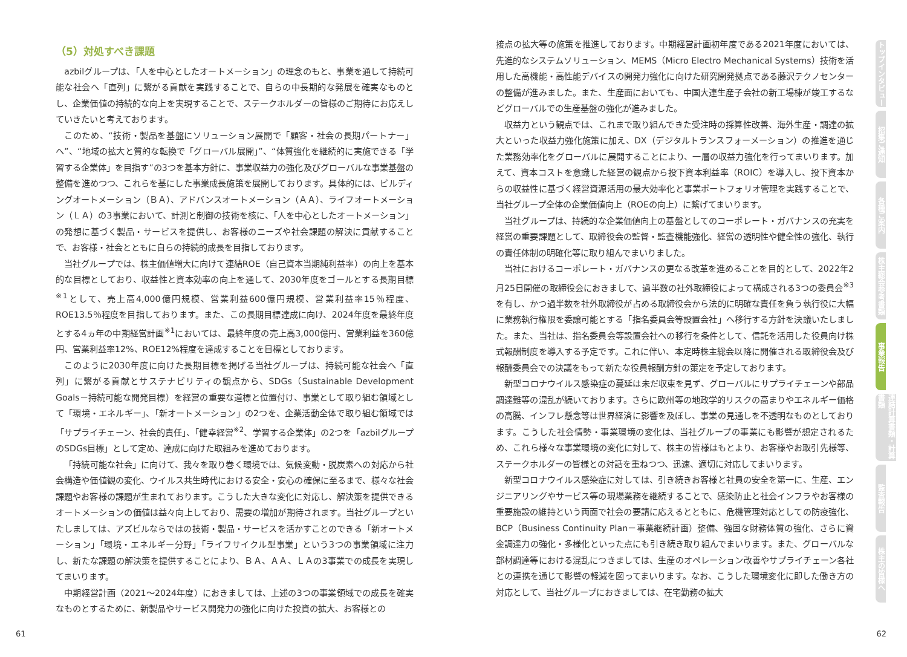（5）対処すべき課題
azbilグループは、「人を中心としたオートメーション」の理念のもと、事業を通して持続可能な社会へ「直列」に繋がる貢献を実践することで、自らの中長期的な発展を確実なものとし、企業価値の持続的な向上を実現することで、ステークホルダーの皆様のご期待にお応えしていきたいと考えております。
このため、“技術・製品を基盤にソリューション展開で「顧客・社会の長期パートナー」へ”、“地域の拡大と質的な転換で「グローバル展開」”、“体質強化を継続的に実施できる「学習する企業体」を目指す”の3つを基本方針に、事業収益力の強化及びグローバルな事業基盤の整備を進めつつ、これらを基にした事業成長施策を展開しております。具体的には、ビルディングオートメーション（ＢＡ）、アドバンスオートメーション（ＡＡ）、ライフオートメーション（ＬＡ）の3事業において、計測と制御の技術を核に、「人を中心としたオートメーション」の発想に基づく製品・サービスを提供し、お客様のニーズや社会課題の解決に貢献することで、お客様・社会とともに自らの持続的成長を目指しております。
当社グループでは、株主価値増大に向けて連結ROE（自己資本当期純利益率）の向上を基本的な目標としており、収益性と資本効率の向上を通して、2030年度をゴールとする長期目標<sup>※1</sup>として、売上高4,000億円規模、営業利益600億円規模、営業利益率15％程度、ROE13.5％程度を目指しております。また、この長期目標達成に向け、2024年度を最終年度とする4ヵ年の中期経営計画<sup>※1</sup>においては、最終年度の売上高3,000億円、営業利益を360億円、営業利益率12%、ROE12%程度を達成することを目標としております。
このように2030年度に向けた長期目標を掲げる当社グループは、持続可能な社会へ「直列」に繋がる貢献とサステナビリティの観点から、SDGs（Sustainable Development Goals－持続可能な開発目標）を経営の重要な道標と位置付け、事業として取り組む領域として「環境・エネルギー」、「新オートメーション」の2つを、企業活動全体で取り組む領域では「サプライチェーン、社会的責任」、「健幸経営<sup>※2</sup>、学習する企業体」の2つを「azbilグループのSDGs目標」として定め、達成に向けた取組みを進めております。
「持続可能な社会」に向けて、我々を取り巻く環境では、気候変動・脱炭素への対応から社会構造や価値観の変化、ウイルス共生時代における安全・安心の確保に至るまで、様々な社会課題やお客様の課題が生まれております。こうした大きな変化に対応し、解決策を提供できるオートメーションの価値は益々向上しており、需要の増加が期待されます。当社グループといたしましては、アズビルならではの技術・製品・サービスを活かすことのできる「新オートメーション」「環境・エネルギー分野」「ライフサイクル型事業」という3つの事業領域に注力し、新たな課題の解決策を提供することにより、ＢＡ、ＡＡ、ＬＡの3事業での成長を実現してまいります。
中期経営計画（2021～2024年度）におきましては、上述の3つの事業領域での成長を確実なものとするために、新製品やサービス開発力の強化に向けた投資の拡大、お客様との
接点の拡大等の施策を推進しております。中期経営計画初年度である2021年度においては、先進的なシステムソリューション、MEMS（Micro Electro Mechanical Systems）技術を活用した高機能・高性能デバイスの開発力強化に向けた研究開発拠点である藤沢テクノセンターの整備が進みました。また、生産面においても、中国大連生産子会社の新工場棟が竣工するなどグローバルでの生産基盤の強化が進みました。
収益力という観点では、これまで取り組んできた受注時の採算性改善、海外生産・調達の拡大といった収益力強化施策に加え、DX（デジタルトランスフォーメーション）の推進を通じた業務効率化をグローバルに展開することにより、一層の収益力強化を行ってまいります。加えて、資本コストを意識した経営の観点から投下資本利益率（ROIC）を導入し、投下資本からの収益性に基づく経営資源活用の最大効率化と事業ポートフォリオ管理を実践することで、当社グループ全体の企業価値向上（ROEの向上）に繋げてまいります。
当社グループは、持続的な企業価値向上の基盤としてのコーポレート・ガバナンスの充実を経営の重要課題として、取締役会の監督・監査機能強化、経営の透明性や健全性の強化、執行の責任体制の明確化等に取り組んでまいりました。
当社におけるコーポレート・ガバナンスの更なる改革を進めることを目的として、2022年2月25日開催の取締役会におきまして、過半数の社外取締役によって構成される3つの委員会<sup>※3</sup>を有し、かつ過半数を社外取締役が占める取締役会から法的に明確な責任を負う執行役に大幅に業務執行権限を委譲可能とする「指名委員会等設置会社」へ移行する方針を決議いたしました。また、当社は、指名委員会等設置会社への移行を条件として、信託を活用した役員向け株式報酬制度を導入する予定です。これに伴い、本定時株主総会以降に開催される取締役会及び報酬委員会での決議をもって新たな役員報酬方針の策定を予定しております。
新型コロナウイルス感染症の蔓延は未だ収束を見ず、グローバルにサプライチェーンや部品調達難等の混乱が続いております。さらに欧州等の地政学的リスクの高まりやエネルギー価格の高騰、インフレ懸念等は世界経済に影響を及ぼし、事業の見通しを不透明なものとしております。こうした社会情勢・事業環境の変化は、当社グループの事業にも影響が想定されるため、これら様々な事業環境の変化に対して、株主の皆様はもとより、お客様やお取引先様等、ステークホルダーの皆様との対話を重ねつつ、迅速、適切に対応してまいります。
新型コロナウイルス感染症に対しては、引き続きお客様と社員の安全を第一に、生産、エンジニアリングやサービス等の現場業務を継続することで、感染防止と社会インフラやお客様の重要施設の維持という両面で社会の要請に応えるとともに、危機管理対応としての防疫強化、BCP（Business Continuity Plan－事業継続計画）整備、強固な財務体質の強化、さらに資金調達力の強化・多様化といった点にも引き続き取り組んでまいります。また、グローバルな部材調達等における混乱につきましては、生産のオペレーション改善やサプライチェーン各社との連携を通じて影響の軽減を図ってまいります。なお、こうした環境変化に即した働き方の対応として、当社グループにおきましては、在宅勤務の拡大
トップインタビュー
招集ご通知
各種ご案内
株主総会参考書類
事業報告
連結計算書類・計算書類
監査報告
株主の皆様へ
61 62